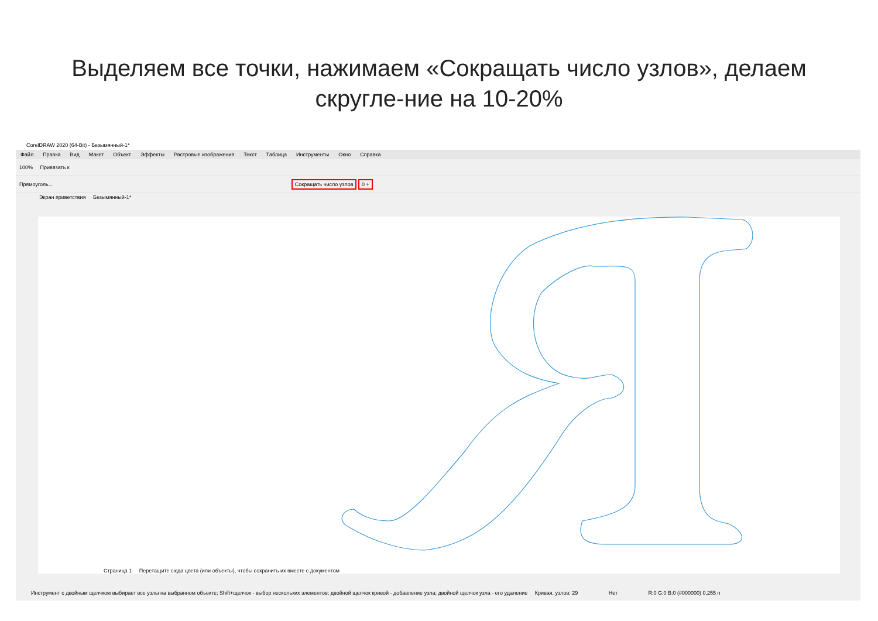Выделяем все точки, нажимаем «Сокращать число узлов», делаем скругле-ние на 10-20%
CorelDRAW 2020 (64-Bit) - Безымянный-1*
Файл Правка Вид Макет Объект Эффекты Растровые изображения Текст Таблица Инструменты Окно Справка
100% Привязать к
Прямоуголь... Сокращать число узлов 0 +
Экран приветствия Безымянный-1*
Страница 1 Перетащите сюда цвета (или объекты), чтобы сохранить их вместе с документом
Инструмент с двойным щелчком выбирает все узлы на выбранном объекте; Shift+щелчок - выбор нескольких элементов; двойной щелчок кривой - добавление узла; двойной щелчок узла - его удаление Кривая, узлов: 29 Нет R:0 G:0 B:0 (#000000) 0,255 п